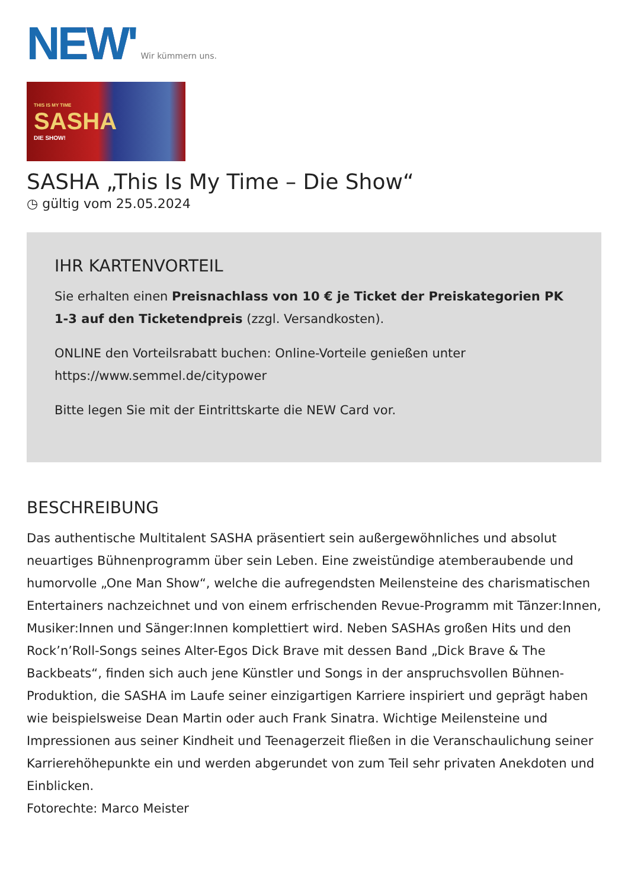NEW' Wir kümmern uns.
THIS IS MY TIME
SASHA
DIE SHOW!
SASHA „This Is My Time – Die Show“
◷ gültig vom 25.05.2024
IHR KARTENVORTEIL
Sie erhalten einen Preisnachlass von 10 € je Ticket der Preiskategorien PK 1-3 auf den Ticketendpreis (zzgl. Versandkosten).
ONLINE den Vorteilsrabatt buchen: Online-Vorteile genießen unter https://www.semmel.de/citypower
Bitte legen Sie mit der Eintrittskarte die NEW Card vor.
BESCHREIBUNG
Das authentische Multitalent SASHA präsentiert sein außergewöhnliches und absolut neuartiges Bühnenprogramm über sein Leben. Eine zweistündige atemberaubende und humorvolle „One Man Show“, welche die aufregendsten Meilensteine des charismatischen Entertainers nachzeichnet und von einem erfrischenden Revue-Programm mit Tänzer:Innen, Musiker:Innen und Sänger:Innen komplettiert wird. Neben SASHAs großen Hits und den Rock’n’Roll-Songs seines Alter-Egos Dick Brave mit dessen Band „Dick Brave & The Backbeats“, finden sich auch jene Künstler und Songs in der anspruchsvollen Bühnen-Produktion, die SASHA im Laufe seiner einzigartigen Karriere inspiriert und geprägt haben wie beispielsweise Dean Martin oder auch Frank Sinatra. Wichtige Meilensteine und Impressionen aus seiner Kindheit und Teenagerzeit fließen in die Veranschaulichung seiner Karrierehöhepunkte ein und werden abgerundet von zum Teil sehr privaten Anekdoten und Einblicken.
Fotorechte: Marco Meister